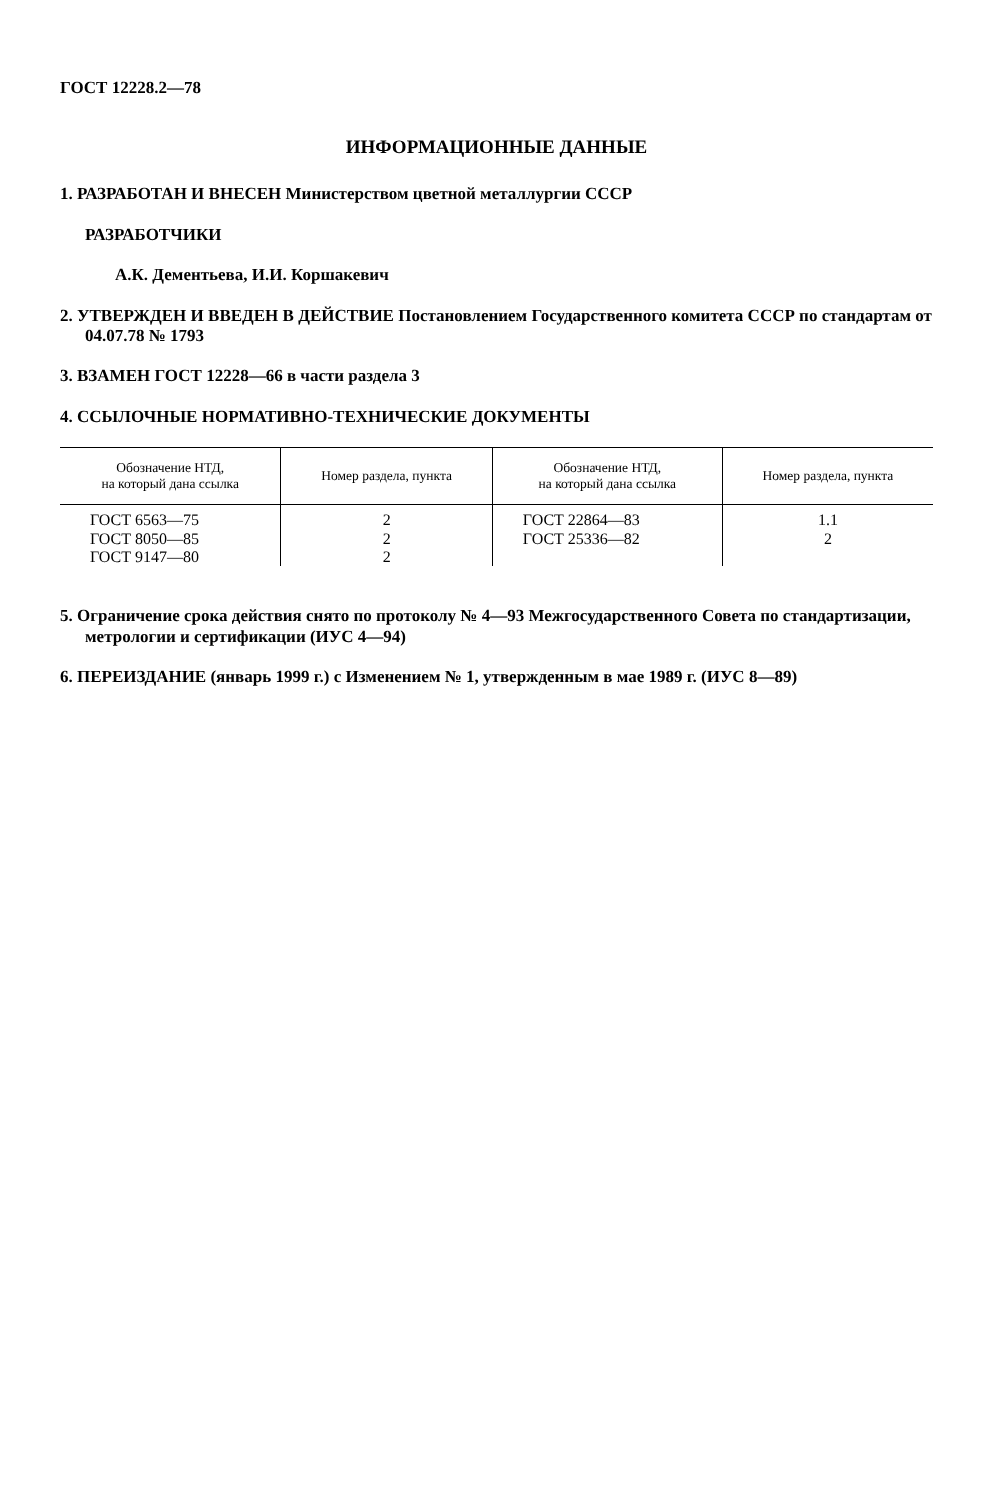ГОСТ 12228.2—78
ИНФОРМАЦИОННЫЕ ДАННЫЕ
1. РАЗРАБОТАН И ВНЕСЕН Министерством цветной металлургии СССР
РАЗРАБОТЧИКИ
А.К. Дементьева, И.И. Коршакевич
2. УТВЕРЖДЕН И ВВЕДЕН В ДЕЙСТВИЕ Постановлением Государственного комитета СССР по стандартам от 04.07.78 № 1793
3. ВЗАМЕН ГОСТ 12228—66 в части раздела 3
4. ССЫЛОЧНЫЕ НОРМАТИВНО-ТЕХНИЧЕСКИЕ ДОКУМЕНТЫ
| Обозначение НТД, на который дана ссылка | Номер раздела, пункта | Обозначение НТД, на который дана ссылка | Номер раздела, пункта |
| --- | --- | --- | --- |
| ГОСТ 6563—75 ГОСТ 8050—85 ГОСТ 9147—80 | 2 2 2 | ГОСТ 22864—83 ГОСТ 25336—82 | 1.1 2 |
5. Ограничение срока действия снято по протоколу № 4—93 Межгосударственного Совета по стандартизации, метрологии и сертификации (ИУС 4—94)
6. ПЕРЕИЗДАНИЕ (январь 1999 г.) с Изменением № 1, утвержденным в мае 1989 г. (ИУС 8—89)